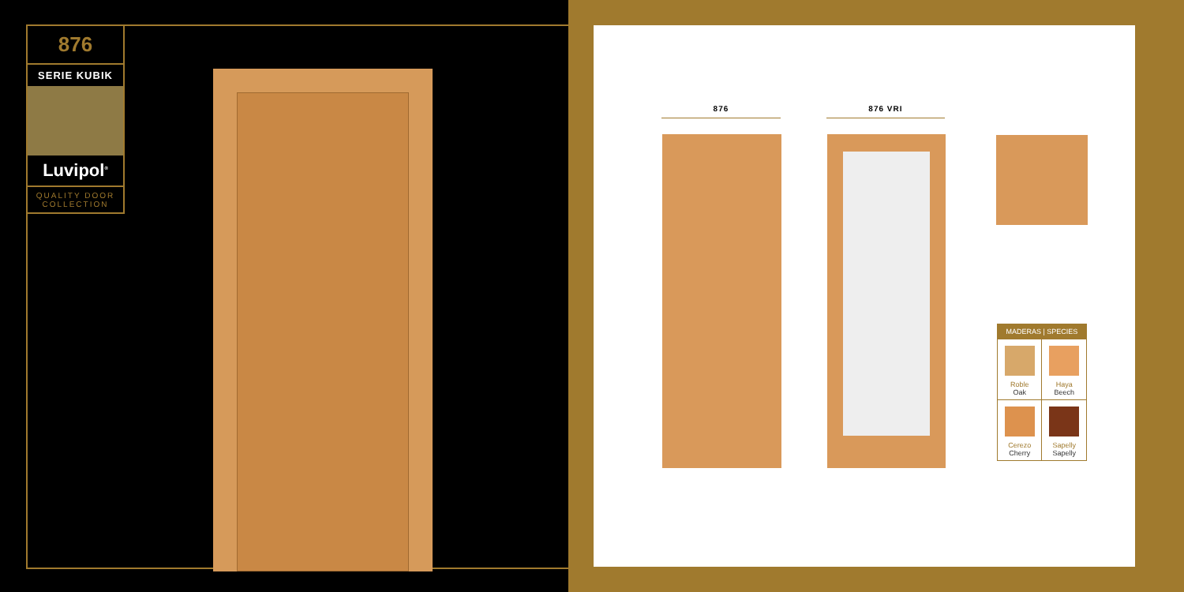876
SERIE KUBIK
Luvipol<sup>®</sup>
QUALITY DOOR
COLLECTION
876 876 VRI
| MADERAS / SPECIES | |
| --- | --- |
| Roble Oak | Haya Beech |
| Cerezo Cherry | Sapelly Sapelly |